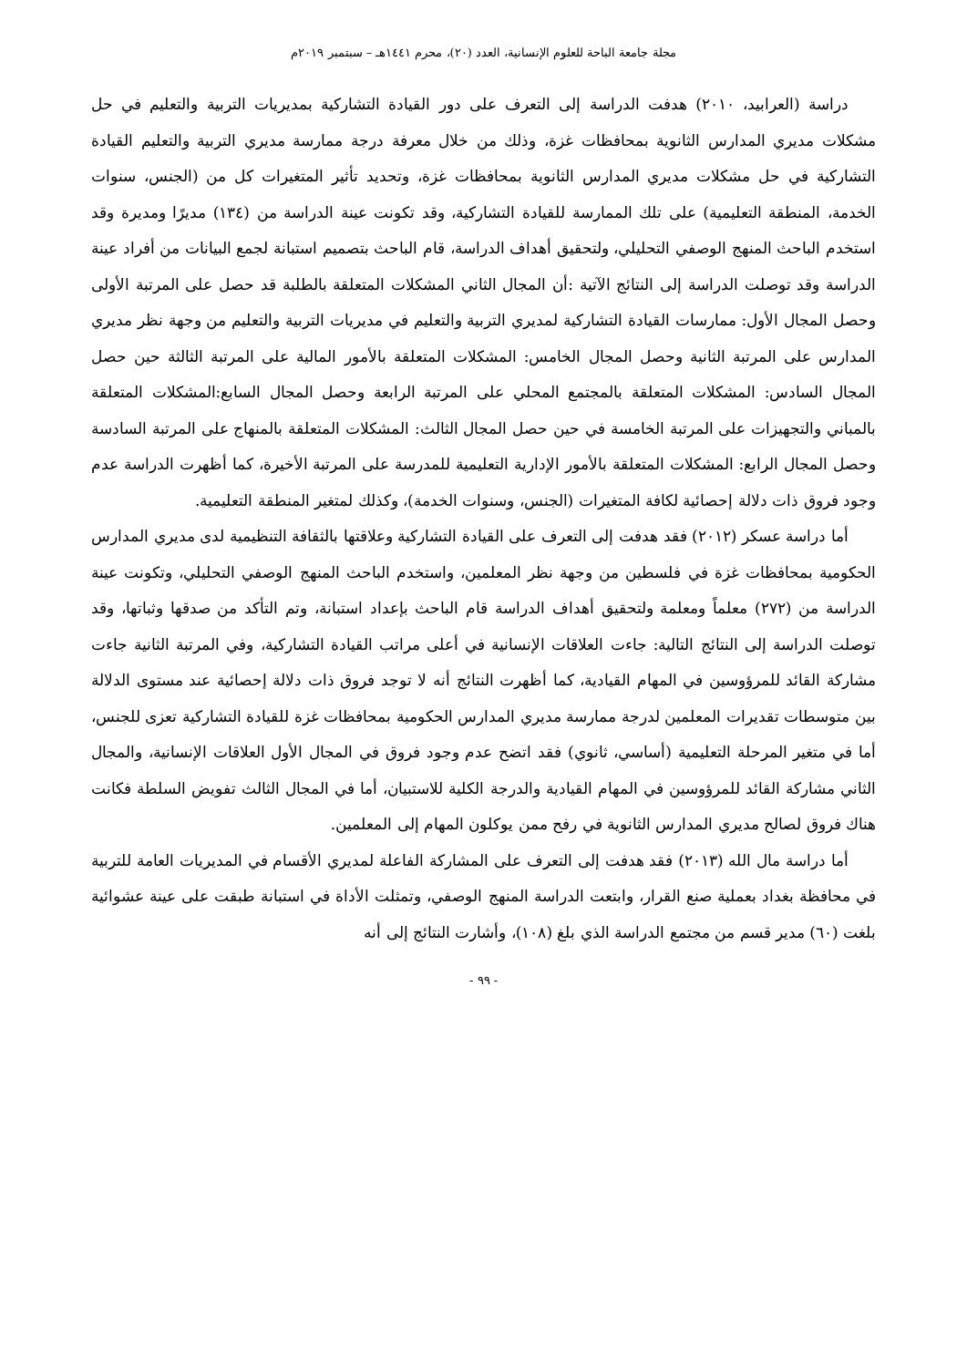مجلة جامعة الباحة للعلوم الإنسانية، العدد (٢٠)، محرم ١٤٤١هـ – سبتمبر ٢٠١٩م
دراسة (العرابيد، ٢٠١٠) هدفت الدراسة إلى التعرف على دور القيادة التشاركية بمديريات التربية والتعليم في حل مشكلات مديري المدارس الثانوية بمحافظات غزة، وذلك من خلال معرفة درجة ممارسة مديري التربية والتعليم القيادة التشاركية في حل مشكلات مديري المدارس الثانوية بمحافظات غزة، وتحديد تأثير المتغيرات كل من (الجنس، سنوات الخدمة، المنطقة التعليمية) على تلك الممارسة للقيادة التشاركية، وقد تكونت عينة الدراسة من (١٣٤) مديرًا ومديرة وقد استخدم الباحث المنهج الوصفي التحليلي، ولتحقيق أهداف الدراسة، قام الباحث بتصميم استبانة لجمع البيانات من أفراد عينة الدراسة وقد توصلت الدراسة إلى النتائج الآتية :أن المجال الثاني المشكلات المتعلقة بالطلبة قد حصل على المرتبة الأولى وحصل المجال الأول: ممارسات القيادة التشاركية لمديري التربية والتعليم في مديريات التربية والتعليم من وجهة نظر مديري المدارس على المرتبة الثانية وحصل المجال الخامس: المشكلات المتعلقة بالأمور المالية على المرتبة الثالثة حين حصل المجال السادس: المشكلات المتعلقة بالمجتمع المحلي على المرتبة الرابعة وحصل المجال السابع:المشكلات المتعلقة بالمباني والتجهيزات على المرتبة الخامسة في حين حصل المجال الثالث: المشكلات المتعلقة بالمنهاج على المرتبة السادسة وحصل المجال الرابع: المشكلات المتعلقة بالأمور الإدارية التعليمية للمدرسة على المرتبة الأخيرة، كما أظهرت الدراسة عدم وجود فروق ذات دلالة إحصائية لكافة المتغيرات (الجنس، وسنوات الخدمة)، وكذلك لمتغير المنطقة التعليمية.
أما دراسة عسكر (٢٠١٢) فقد هدفت إلى التعرف على القيادة التشاركية وعلاقتها بالثقافة التنظيمية لدى مديري المدارس الحكومية بمحافظات غزة في فلسطين من وجهة نظر المعلمين، واستخدم الباحث المنهج الوصفي التحليلي، وتكونت عينة الدراسة من (٢٧٢) معلماً ومعلمة ولتحقيق أهداف الدراسة قام الباحث بإعداد استبانة، وتم التأكد من صدقها وثباتها، وقد توصلت الدراسة إلى النتائج التالية: جاءت العلاقات الإنسانية في أعلى مراتب القيادة التشاركية، وفي المرتبة الثانية جاءت مشاركة القائد للمرؤوسين في المهام القيادية، كما أظهرت النتائج أنه لا توجد فروق ذات دلالة إحصائية عند مستوى الدلالة بين متوسطات تقديرات المعلمين لدرجة ممارسة مديري المدارس الحكومية بمحافظات غزة للقيادة التشاركية تعزى للجنس، أما في متغير المرحلة التعليمية (أساسي، ثانوي) فقد اتضح عدم وجود فروق في المجال الأول العلاقات الإنسانية، والمجال الثاني مشاركة القائد للمرؤوسين في المهام القيادية والدرجة الكلية للاستبيان، أما في المجال الثالث تفويض السلطة فكانت هناك فروق لصالح مديري المدارس الثانوية في رفح ممن يوكلون المهام إلى المعلمين.
أما دراسة مال الله (٢٠١٣) فقد هدفت إلى التعرف على المشاركة الفاعلة لمديري الأقسام في المديريات العامة للتربية في محافظة بغداد بعملية صنع القرار، وابتعت الدراسة المنهج الوصفي، وتمثلت الأداة في استبانة طبقت على عينة عشوائية بلغت (٦٠) مدير قسم من مجتمع الدراسة الذي بلغ (١٠٨)، وأشارت النتائج إلى أنه
- ٩٩ -